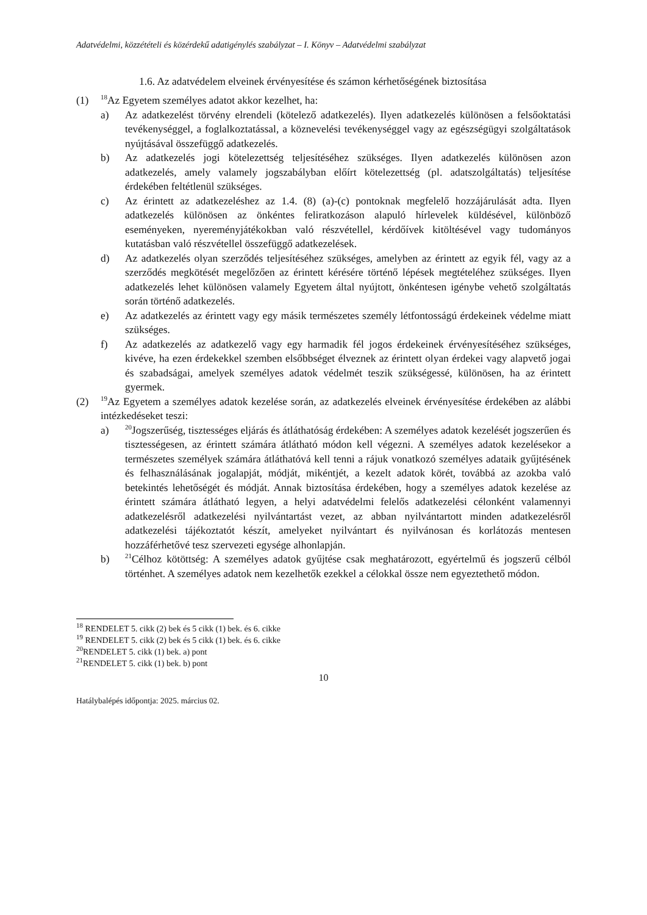Adatvédelmi, közzétételi és közérdekű adatigénylés szabályzat – I. Könyv – Adatvédelmi szabályzat
1.6. Az adatvédelem elveinek érvényesítése és számon kérhetőségének biztosítása
(1)
<sup>18</sup> Az Egyetem személyes adatot akkor kezelhet, ha:
a) Az adatkezelést törvény elrendeli (kötelező adatkezelés). Ilyen adatkezelés különösen a felsőoktatási tevékenységgel, a foglalkoztatással, a köznevelési tevékenységgel vagy az egészségügyi szolgáltatások nyújtásával összefüggő adatkezelés.
b) Az adatkezelés jogi kötelezettség teljesítéséhez szükséges. Ilyen adatkezelés különösen azon adatkezelés, amely valamely jogszabályban előírt kötelezettség (pl. adatszolgáltatás) teljesítése érdekében feltétlenül szükséges.
c) Az érintett az adatkezeléshez az 1.4. (8) (a)-(c) pontoknak megfelelő hozzájárulását adta. Ilyen adatkezelés különösen az önkéntes feliratkozáson alapuló hírlevelek küldésével, különböző eseményeken, nyereményjátékokban való részvétellel, kérdőívek kitöltésével vagy tudományos kutatásban való részvétellel összefüggő adatkezelések.
d) Az adatkezelés olyan szerződés teljesítéséhez szükséges, amelyben az érintett az egyik fél, vagy az a szerződés megkötését megelőzően az érintett kérésére történő lépések megtételéhez szükséges. Ilyen adatkezelés lehet különösen valamely Egyetem által nyújtott, önkéntesen igénybe vehető szolgáltatás során történő adatkezelés.
e) Az adatkezelés az érintett vagy egy másik természetes személy létfontosságú érdekeinek védelme miatt szükséges.
f) Az adatkezelés az adatkezelő vagy egy harmadik fél jogos érdekeinek érvényesítéséhez szükséges, kivéve, ha ezen érdekekkel szemben elsőbbséget élveznek az érintett olyan érdekei vagy alapvető jogai és szabadságai, amelyek személyes adatok védelmét teszik szükségessé, különösen, ha az érintett gyermek.
(2)
<sup>19</sup> Az Egyetem a személyes adatok kezelése során, az adatkezelés elveinek érvényesítése érdekében az alábbi intézkedéseket teszi:
a)
<sup>20</sup> Jogszerűség, tisztességes eljárás és átláthatóság érdekében: A személyes adatok kezelését jogszerűen és tisztességesen, az érintett számára átlátható módon kell végezni. A személyes adatok kezelésekor a természetes személyek számára átláthatóvá kell tenni a rájuk vonatkozó személyes adataik gyűjtésének és felhasználásának jogalapját, módját, mikéntjét, a kezelt adatok körét, továbbá az azokba való betekintés lehetőségét és módját. Annak biztosítása érdekében, hogy a személyes adatok kezelése az érintett számára átlátható legyen, a helyi adatvédelmi felelős adatkezelési célonként valamennyi adatkezelésről adatkezelési nyilvántartást vezet, az abban nyilvántartott minden adatkezelésről adatkezelési tájékoztatót készít, amelyeket nyilvántart és nyilvánosan és korlátozás mentesen hozzáférhetővé tesz szervezeti egysége alhonlapján.
b)
<sup>21</sup>Célhoz kötöttség: A személyes adatok gyűjtése csak meghatározott, egyértelmű és jogszerű célból történhet. A személyes adatok nem kezelhetők ezekkel a célokkal össze nem egyeztethető módon.
<sup>18</sup> RENDELET 5. cikk (2) bek és 5 cikk (1) bek. és 6. cikke
<sup>19</sup> RENDELET 5. cikk (2) bek és 5 cikk (1) bek. és 6. cikke
<sup>20</sup> RENDELET 5. cikk (1) bek. a) pont
<sup>21</sup> RENDELET 5. cikk (1) bek. b) pont
10
Hatálybalépés időpontja: 2025. március 02.